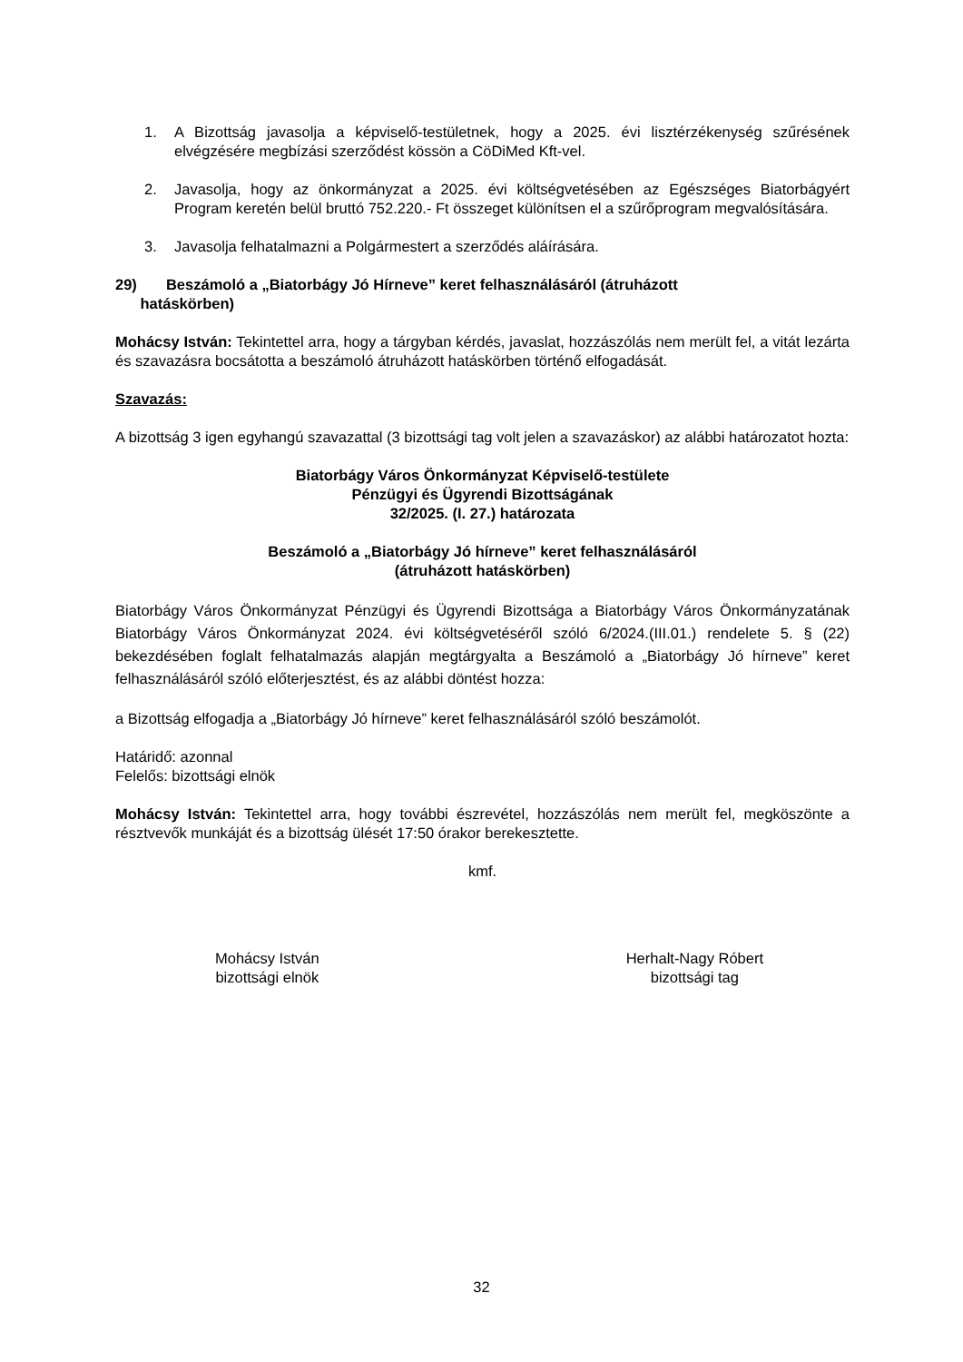1. A Bizottság javasolja a képviselő-testületnek, hogy a 2025. évi lisztérzékenység szűrésének elvégzésére megbízási szerződést kössön a CöDiMed Kft-vel.
2. Javasolja, hogy az önkormányzat a 2025. évi költségvetésében az Egészséges Biatorbágyért Program keretén belül bruttó 752.220.- Ft összeget különítsen el a szűrőprogram megvalósítására.
3. Javasolja felhatalmazni a Polgármestert a szerződés aláírására.
29) Beszámoló a „Biatorbágy Jó Hírneve” keret felhasználásáról (átruházott
hatáskörben)
Mohácsy István: Tekintettel arra, hogy a tárgyban kérdés, javaslat, hozzászólás nem merült fel, a vitát lezárta és szavazásra bocsátotta a beszámoló átruházott hatáskörben történő elfogadását.
Szavazás:
A bizottság 3 igen egyhangú szavazattal (3 bizottsági tag volt jelen a szavazáskor) az alábbi határozatot hozta:
Biatorbágy Város Önkormányzat Képviselő-testülete
Pénzügyi és Ügyrendi Bizottságának
32/2025. (I. 27.) határozata
Beszámoló a „Biatorbágy Jó hírneve” keret felhasználásáról
(átruházott hatáskörben)
Biatorbágy Város Önkormányzat Pénzügyi és Ügyrendi Bizottsága a Biatorbágy Város Önkormányzatának Biatorbágy Város Önkormányzat 2024. évi költségvetéséről szóló 6/2024.(III.01.) rendelete 5. § (22) bekezdésében foglalt felhatalmazás alapján megtárgyalta a Beszámoló a „Biatorbágy Jó hírneve” keret felhasználásáról szóló előterjesztést, és az alábbi döntést hozza:
a Bizottság elfogadja a „Biatorbágy Jó hírneve” keret felhasználásáról szóló beszámolót.
Határidő: azonnal
Felelős: bizottsági elnök
Mohácsy István: Tekintettel arra, hogy további észrevétel, hozzászólás nem merült fel, megköszönte a résztvevők munkáját és a bizottság ülését 17:50 órakor berekesztette.
kmf.
Mohácsy István
bizottsági elnök
Herhalt-Nagy Róbert
bizottsági tag
32